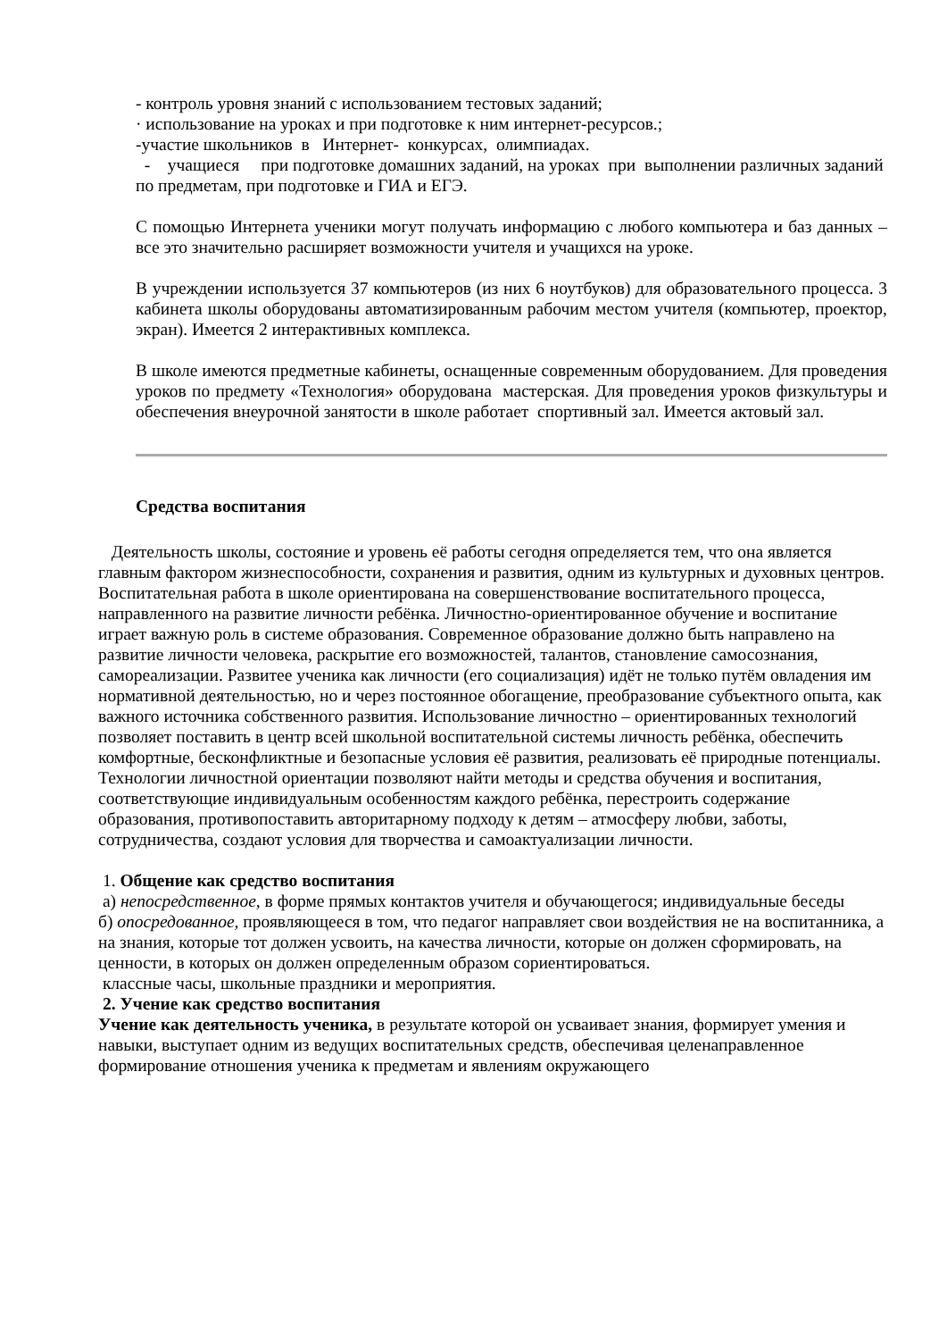- контроль уровня знаний с использованием тестовых заданий;
· использование на уроках и при подготовке к ним интернет-ресурсов.;
-участие школьников в Интернет- конкурсах, олимпиадах.
- учащиеся при подготовке домашних заданий, на уроках при выполнении различных заданий по предметам, при подготовке и ГИА и ЕГЭ.
С помощью Интернета ученики могут получать информацию с любого компьютера и баз данных – все это значительно расширяет возможности учителя и учащихся на уроке.
В учреждении используется 37 компьютеров (из них 6 ноутбуков) для образовательного процесса. 3 кабинета школы оборудованы автоматизированным рабочим местом учителя (компьютер, проектор, экран). Имеется 2 интерактивных комплекса.
В школе имеются предметные кабинеты, оснащенные современным оборудованием. Для проведения уроков по предмету «Технология» оборудована мастерская. Для проведения уроков физкультуры и обеспечения внеурочной занятости в школе работает спортивный зал. Имеется актовый зал.
Средства воспитания
Деятельность школы, состояние и уровень её работы сегодня определяется тем, что она является главным фактором жизнеспособности, сохранения и развития, одним из культурных и духовных центров. Воспитательная работа в школе ориентирована на совершенствование воспитательного процесса, направленного на развитие личности ребёнка. Личностно-ориентированное обучение и воспитание играет важную роль в системе образования. Современное образование должно быть направлено на развитие личности человека, раскрытие его возможностей, талантов, становление самосознания, самореализации. Развитее ученика как личности (его социализация) идёт не только путём овладения им нормативной деятельностью, но и через постоянное обогащение, преобразование субъектного опыта, как важного источника собственного развития. Использование личностно – ориентированных технологий позволяет поставить в центр всей школьной воспитательной системы личность ребёнка, обеспечить комфортные, бесконфликтные и безопасные условия её развития, реализовать её природные потенциалы. Технологии личностной ориентации позволяют найти методы и средства обучения и воспитания, соответствующие индивидуальным особенностям каждого ребёнка, перестроить содержание образования, противопоставить авторитарному подходу к детям – атмосферу любви, заботы, сотрудничества, создают условия для творчества и самоактуализации личности.
1. Общение как средство воспитания
а) непосредственное, в форме прямых контактов учителя и обучающегося; индивидуальные беседы
б) опосредованное, проявляющееся в том, что педагог направляет свои воздействия не на воспитанника, а на знания, которые тот должен усвоить, на качества личности, которые он должен сформировать, на ценности, в которых он должен определенным образом сориентироваться.
классные часы, школьные праздники и мероприятия.
2. Учение как средство воспитания
Учение как деятельность ученика, в результате которой он усваивает знания, формирует умения и навыки, выступает одним из ведущих воспитательных средств, обеспечивая целенаправленное формирование отношения ученика к предметам и явлениям окружающего